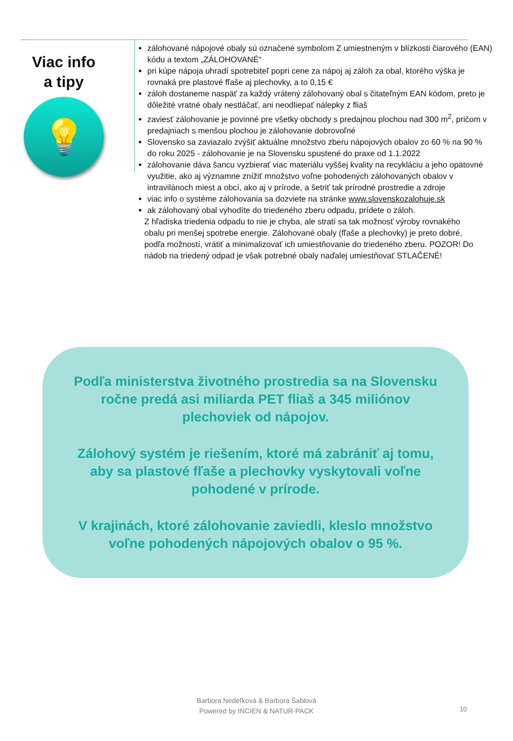Viac info
a tipy
💡
zálohované nápojové obaly sú označené symbolom Z umiestneným v blízkosti čiarového (EAN) kódu a textom „ZÁLOHOVANÉ“
pri kúpe nápoja uhradí spotrebiteľ popri cene za nápoj aj záloh za obal, ktorého výška je rovnaká pre plastové fľaše aj plechovky, a to 0,15 €
záloh dostaneme naspäť za každý vrátený zálohovaný obal s čitateľným EAN kódom, preto je dôležité vratné obaly nestláčať, ani neodliepať nálepky z fliaš
zaviesť zálohovanie je povinné pre všetky obchody s predajnou plochou nad 300 m<sup>2</sup>, pričom v predajniach s menšou plochou je zálohovanie dobrovoľné
Slovensko sa zaviazalo zvýšiť aktuálne množstvo zberu nápojových obalov zo 60 % na 90 % do roku 2025 - zálohovanie je na Slovensku spustené do praxe od 1.1.2022
zálohovanie dáva šancu vyzbierať viac materiálu vyššej kvality na recykláciu a jeho opätovné využitie, ako aj významne znížiť množstvo voľne pohodených zálohovaných obalov v intravilánoch miest a obcí, ako aj v prírode, a šetriť tak prírodné prostredie a zdroje
viac info o systéme zálohovania sa dozviete na stránke www.slovenskozalohuje.sk
ak zálohovaný obal vyhodíte do triedeného zberu odpadu, prídete o záloh.
Z hľadiska triedenia odpadu to nie je chyba, ale stratí sa tak možnosť výroby rovnakého obalu pri menšej spotrebe energie. Zálohované obaly (fľaše a plechovky) je preto dobré, podľa možností, vrátiť a minimalizovať ich umiestňovanie do triedeného zberu. POZOR! Do nádob na triedený odpad je však potrebné obaly naďalej umiestňovať STLAČENÉ!
Podľa ministerstva životného prostredia sa na Slovensku ročne predá asi miliarda PET fliaš a 345 miliónov plechoviek od nápojov.
Zálohový systém je riešením, ktoré má zabrániť aj tomu, aby sa plastové fľaše a plechovky vyskytovali voľne pohodené v prírode.
V krajinách, ktoré zálohovanie zaviedli, kleslo množstvo voľne pohodených nápojových obalov o 95 %.
Barbora Nedeľková & Barbora Šablová
Powered by INCIEN & NATUR-PACK
10